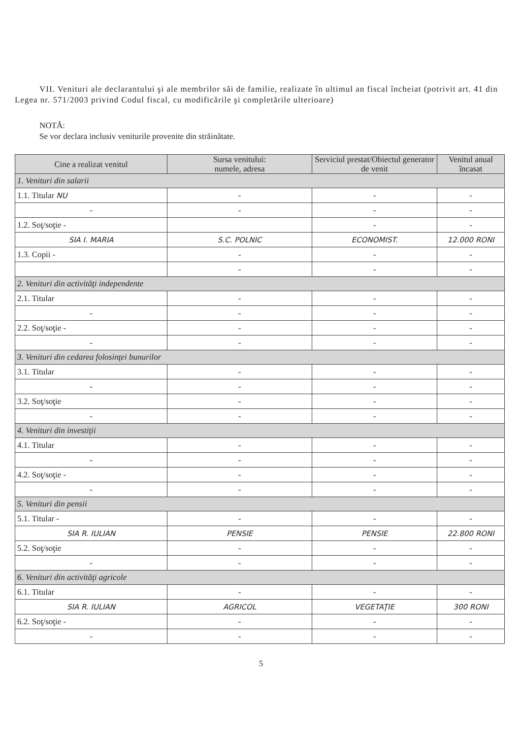VII. Venituri ale declarantului şi ale membrilor săi de familie, realizate în ultimul an fiscal încheiat (potrivit art. 41 din Legea nr. 571/2003 privind Codul fiscal, cu modificările şi completările ulterioare)
NOTĂ:
Se vor declara inclusiv veniturile provenite din străinătate.
| Cine a realizat venitul | Sursa venitului: numele, adresa | Serviciul prestat/Obiectul generator de venit | Venitul anual încasat |
| --- | --- | --- | --- |
| 1. Venituri din salarii | | | |
| 1.1. Titular NU | - | - | - |
| - | - | - | - |
| 1.2. Soţ/soţie - | | - | - |
| SIA I. MARIA | S.C. POLNIC | ECONOMIST. | 12.000 RONI |
| 1.3. Copii - | - | - | - |
| | - | - | - |
| 2. Venituri din activităţi independente | | | |
| 2.1. Titular | - | - | - |
| - | - | - | - |
| 2.2. Soţ/soţie - | - | - | - |
| - | - | - | - |
| 3. Venituri din cedarea folosinţei bunurilor | | | |
| 3.1. Titular | - | - | - |
| - | - | - | - |
| 3.2. Soţ/soţie | - | - | - |
| - | - | - | - |
| 4. Venituri din investiţii | | | |
| 4.1. Titular | - | - | - |
| - | - | - | - |
| 4.2. Soţ/soţie - | - | - | - |
| - | - | - | - |
| 5. Venituri din pensii | | | |
| 5.1. Titular - | - | - | - |
| SIA R. IULIAN | PENSIE | PENSIE | 22.800 RONI |
| 5.2. Soţ/soţie | - | - | - |
| - | - | - | - |
| 6. Venituri din activităţi agricole | | | |
| 6.1. Titular | - | - | - |
| SIA R. IULIAN | AGRICOL | VEGETAŢIE | 300 RONI |
| 6.2. Soţ/soţie - | - | - | - |
| - | - | - | - |
5